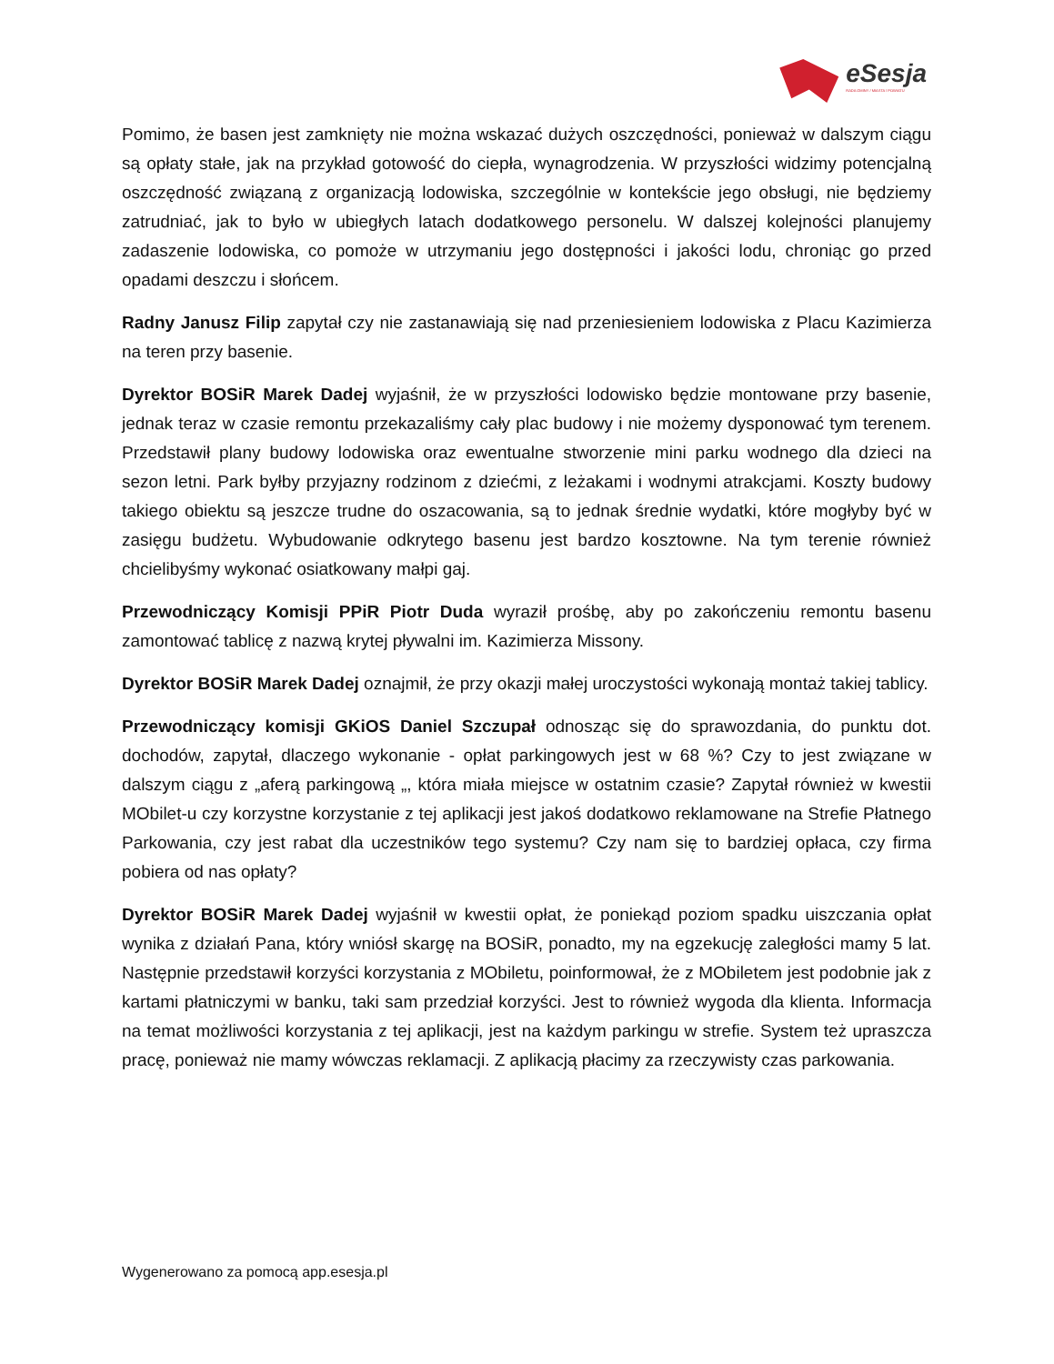eSesja
RADA GMINY / MIASTA / POWIATU
Pomimo, że basen jest zamknięty nie można wskazać dużych oszczędności, ponieważ w dalszym ciągu są opłaty stałe, jak na przykład gotowość do ciepła, wynagrodzenia. W przyszłości widzimy potencjalną oszczędność związaną z organizacją lodowiska, szczególnie w kontekście jego obsługi, nie będziemy zatrudniać, jak to było w ubiegłych latach dodatkowego personelu. W dalszej kolejności planujemy zadaszenie lodowiska, co pomoże w utrzymaniu jego dostępności i jakości lodu, chroniąc go przed opadami deszczu i słońcem.
Radny Janusz Filip zapytał czy nie zastanawiają się nad przeniesieniem lodowiska z Placu Kazimierza na teren przy basenie.
Dyrektor BOSiR Marek Dadej wyjaśnił, że w przyszłości lodowisko będzie montowane przy basenie, jednak teraz w czasie remontu przekazaliśmy cały plac budowy i nie możemy dysponować tym terenem. Przedstawił plany budowy lodowiska oraz ewentualne stworzenie mini parku wodnego dla dzieci na sezon letni. Park byłby przyjazny rodzinom z dziećmi, z leżakami i wodnymi atrakcjami. Koszty budowy takiego obiektu są jeszcze trudne do oszacowania, są to jednak średnie wydatki, które mogłyby być w zasięgu budżetu. Wybudowanie odkrytego basenu jest bardzo kosztowne. Na tym terenie również chcielibyśmy wykonać osiatkowany małpi gaj.
Przewodniczący Komisji PPiR Piotr Duda wyraził prośbę, aby po zakończeniu remontu basenu zamontować tablicę z nazwą krytej pływalni im. Kazimierza Missony.
Dyrektor BOSiR Marek Dadej oznajmił, że przy okazji małej uroczystości wykonają montaż takiej tablicy.
Przewodniczący komisji GKiOS Daniel Szczupał odnosząc się do sprawozdania, do punktu dot. dochodów, zapytał, dlaczego wykonanie - opłat parkingowych jest w 68 %? Czy to jest związane w dalszym ciągu z „aferą parkingową „, która miała miejsce w ostatnim czasie? Zapytał również w kwestii MObilet-u czy korzystne korzystanie z tej aplikacji jest jakoś dodatkowo reklamowane na Strefie Płatnego Parkowania, czy jest rabat dla uczestników tego systemu? Czy nam się to bardziej opłaca, czy firma pobiera od nas opłaty?
Dyrektor BOSiR Marek Dadej wyjaśnił w kwestii opłat, że poniekąd poziom spadku uiszczania opłat wynika z działań Pana, który wniósł skargę na BOSiR, ponadto, my na egzekucję zaległości mamy 5 lat. Następnie przedstawił korzyści korzystania z MObiletu, poinformował, że z MObiletem jest podobnie jak z kartami płatniczymi w banku, taki sam przedział korzyści. Jest to również wygoda dla klienta. Informacja na temat możliwości korzystania z tej aplikacji, jest na każdym parkingu w strefie. System też upraszcza pracę, ponieważ nie mamy wówczas reklamacji. Z aplikacją płacimy za rzeczywisty czas parkowania.
Wygenerowano za pomocą app.esesja.pl